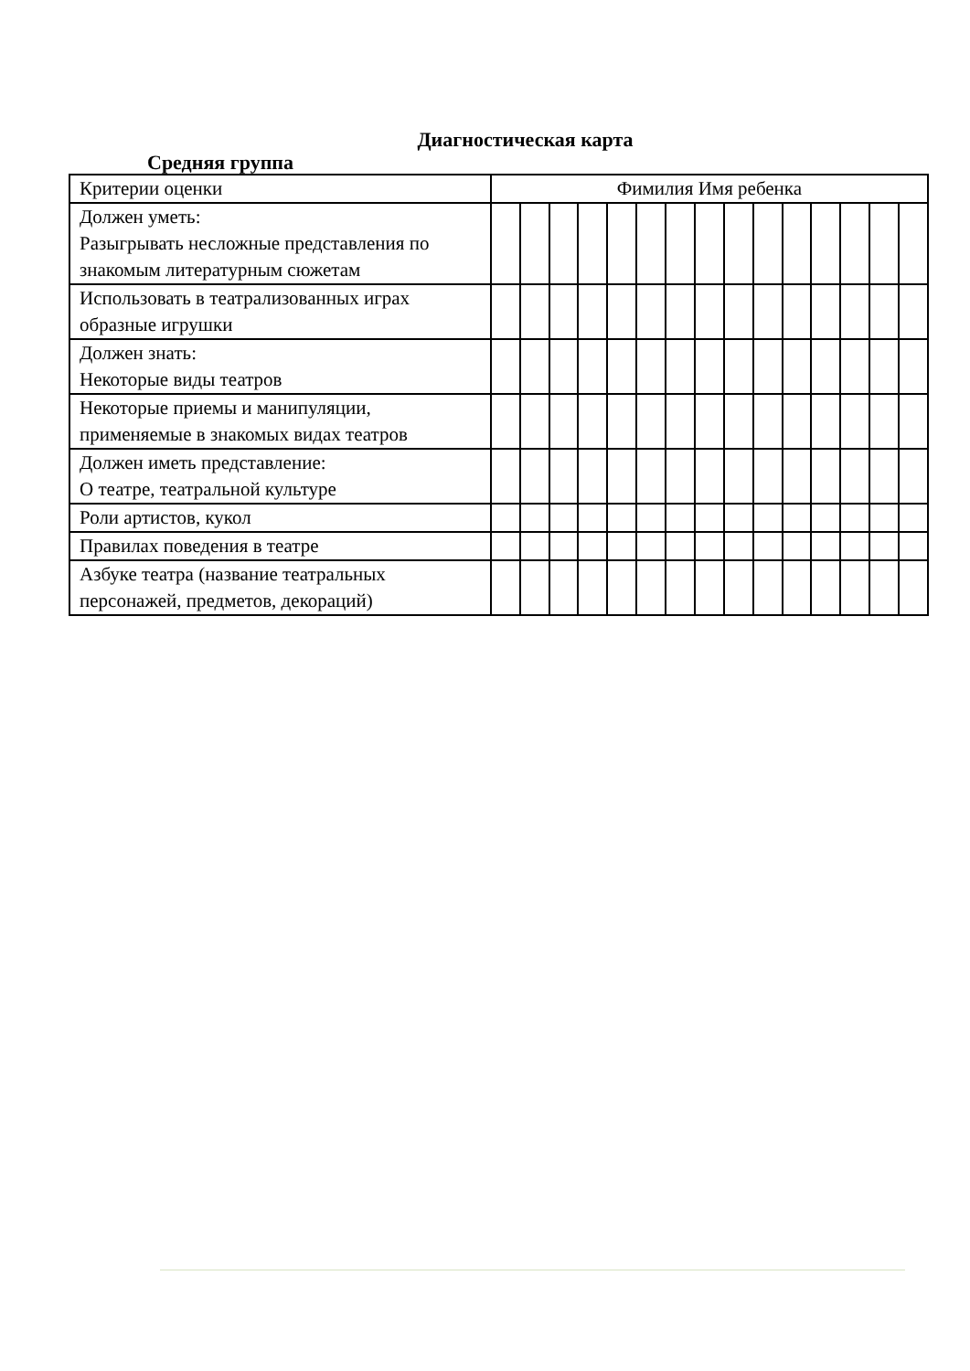Диагностическая карта
Средняя группа
| Критерии оценки | Фимилия Имя ребенка | | | | | | | | | | | | | | |
| Должен уметь: Разыгрывать несложные представления по знакомым литературным сюжетам | | | | | | | | | | | | | | | |
| Использовать в театрализованных играх образные игрушки | | | | | | | | | | | | | | | |
| Должен знать: Некоторые виды театров | | | | | | | | | | | | | | | |
| Некоторые приемы и манипуляции, применяемые в знакомых видах театров | | | | | | | | | | | | | | | |
| Должен иметь представление: О театре, театральной культуре | | | | | | | | | | | | | | | |
| Роли артистов, кукол | | | | | | | | | | | | | | | |
| Правилах поведения в театре | | | | | | | | | | | | | | | |
| Азбуке театра (название театральных персонажей, предметов, декораций) | | | | | | | | | | | | | | | |